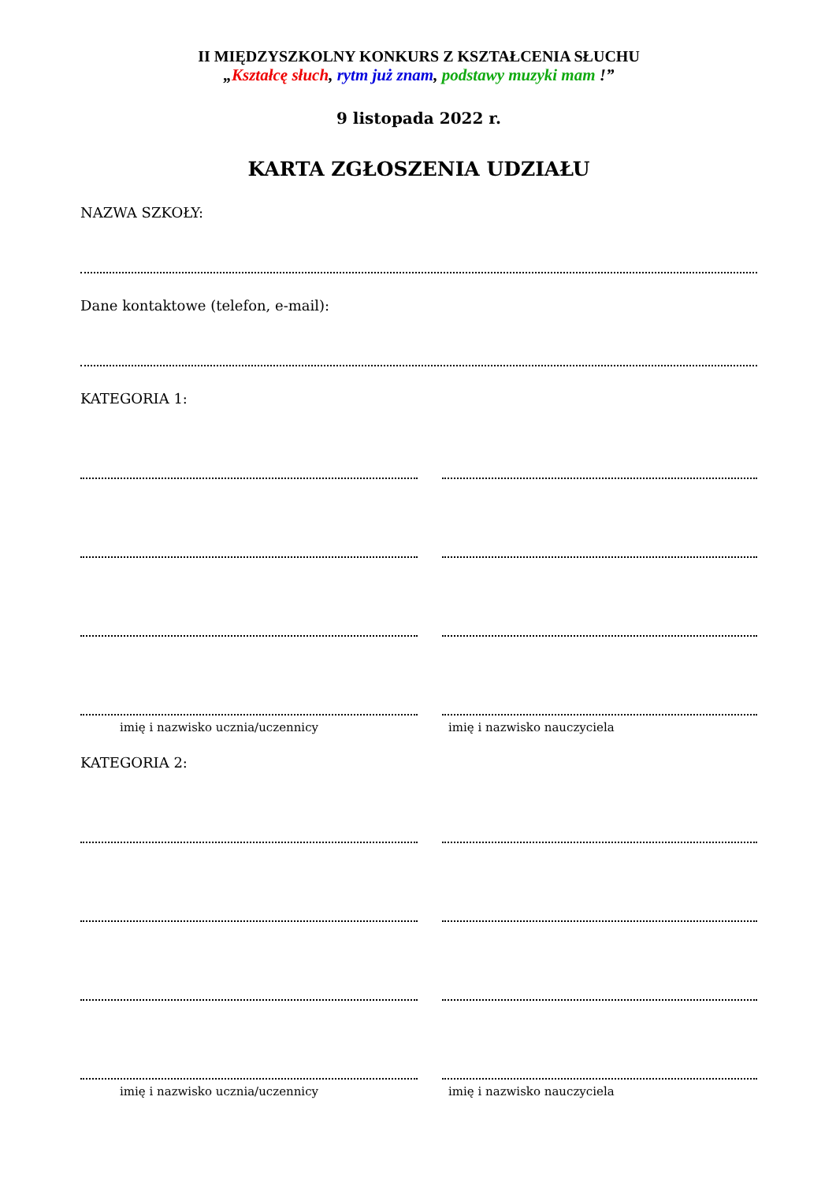II MIĘDZYSZKOLNY KONKURS Z KSZTAŁCENIA SŁUCHU
„Kształcę słuch, rytm już znam, podstawy muzyki mam !”
9 listopada 2022 r.
KARTA ZGŁOSZENIA UDZIAŁU
NAZWA SZKOŁY:
Dane kontaktowe (telefon, e-mail):
KATEGORIA 1:
imię i nazwisko ucznia/uczennicy imię i nazwisko nauczyciela
KATEGORIA 2:
imię i nazwisko ucznia/uczennicy imię i nazwisko nauczyciela